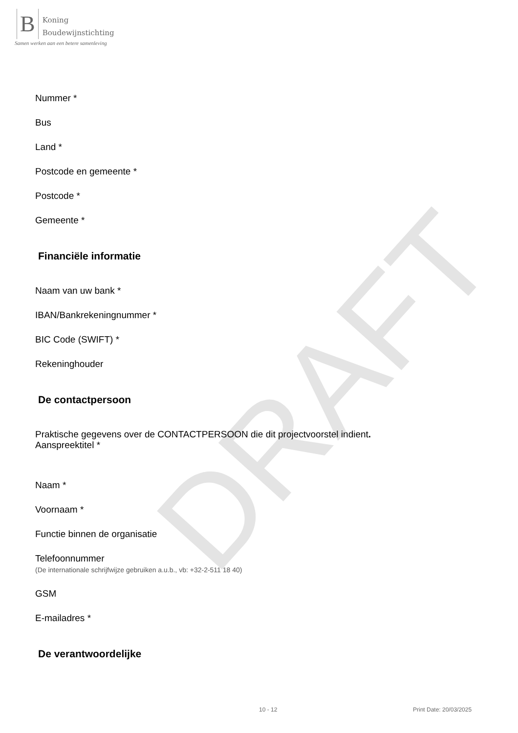DRAFT
B
Koning
Boudewijnstichting
Samen werken aan een betere samenleving
Nummer *
Bus
Land *
Postcode en gemeente *
Postcode *
Gemeente *
Financiële informatie
Naam van uw bank *
IBAN/Bankrekeningnummer *
BIC Code (SWIFT) *
Rekeninghouder
De contactpersoon
Praktische gegevens over de CONTACTPERSOON die dit projectvoorstel indient.
Aanspreektitel *
Naam *
Voornaam *
Functie binnen de organisatie
Telefoonnummer
(De internationale schrijfwijze gebruiken a.u.b., vb: +32-2-511 18 40)
GSM
E-mailadres *
De verantwoordelijke
10 - 12 Print Date: 20/03/2025